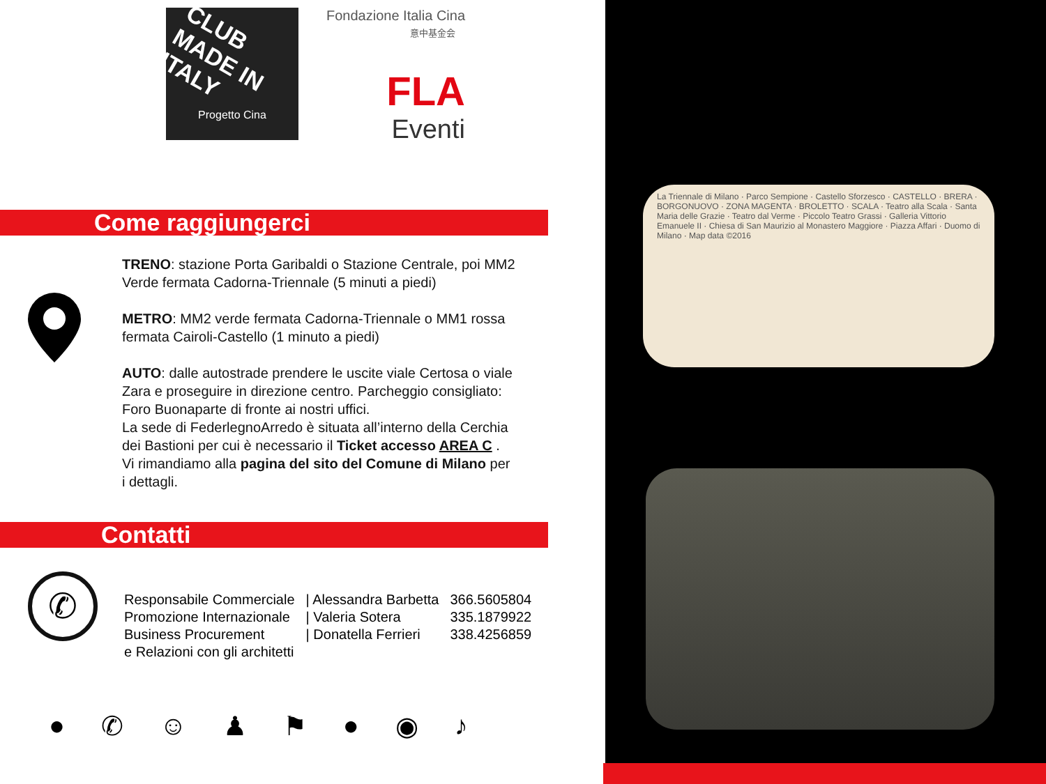CLUB MADE IN ITALY
Progetto Cina
Fondazione Italia Cina
意中基金会
FLA
Eventi
Come raggiungerci
TRENO: stazione Porta Garibaldi o Stazione Centrale, poi MM2 Verde fermata Cadorna-Triennale (5 minuti a piedi)
METRO: MM2 verde fermata Cadorna-Triennale o MM1 rossa fermata Cairoli-Castello (1 minuto a piedi)
AUTO: dalle autostrade prendere le uscite viale Certosa o viale Zara e proseguire in direzione centro. Parcheggio consigliato: Foro Buonaparte di fronte ai nostri uffici.
La sede di FederlegnoArredo è situata all’interno della Cerchia dei Bastioni per cui è necessario il Ticket accesso AREA C .
Vi rimandiamo alla pagina del sito del Comune di Milano per i dettagli.
Contatti
| Responsabile Commerciale | / Alessandra Barbetta | 366.5605804 |
| Promozione Internazionale | / Valeria Sotera | 335.1879922 |
| Business Procurement | / Donatella Ferrieri | 338.4256859 |
| e Relazioni con gli architetti | | |
✆
● ✆ ☺ ♟ ⚑ ● ◉ ♪
La Triennale di Milano · Parco Sempione · Castello Sforzesco · CASTELLO · BRERA · BORGONUOVO · ZONA MAGENTA · BROLETTO · SCALA · Teatro alla Scala · Santa Maria delle Grazie · Teatro dal Verme · Piccolo Teatro Grassi · Galleria Vittorio Emanuele II · Chiesa di San Maurizio al Monastero Maggiore · Piazza Affari · Duomo di Milano · Map data ©2016